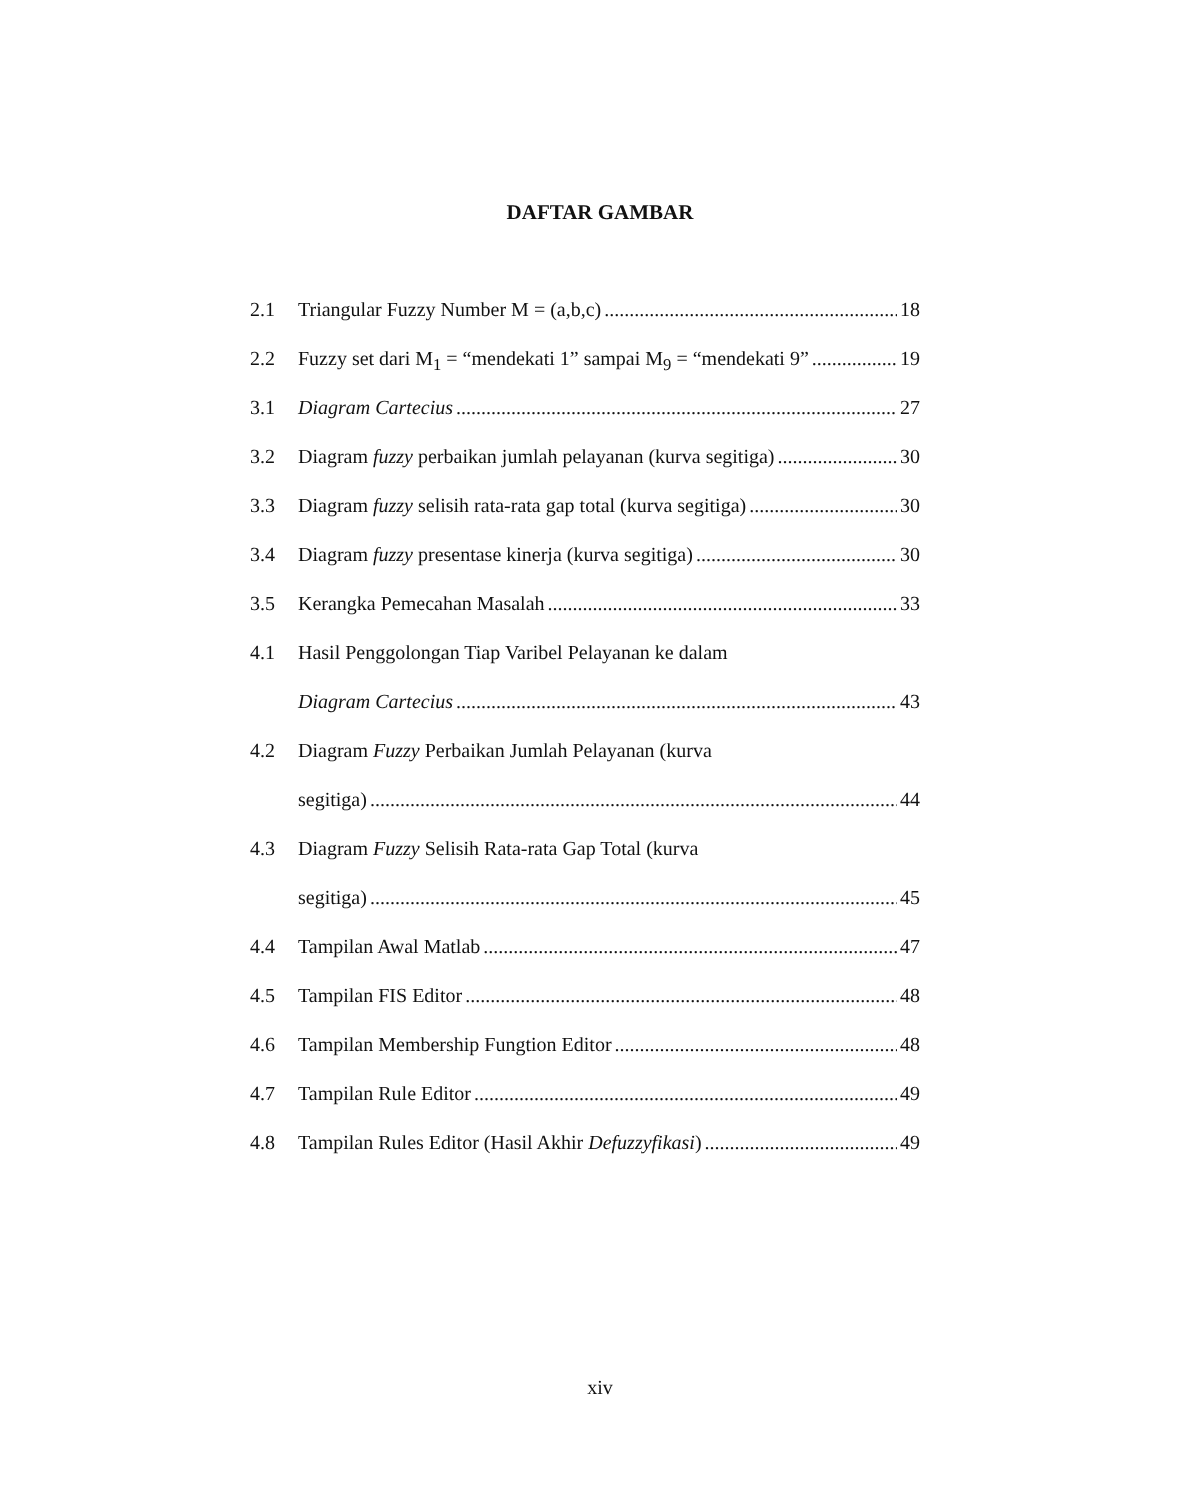DAFTAR GAMBAR
2.1 Triangular Fuzzy Number M = (a,b,c) 18
2.2 Fuzzy set dari M<sub>1</sub> = “mendekati 1” sampai M<sub>9</sub> = “mendekati 9” 19
3.1 Diagram Cartecius 27
3.2 Diagram fuzzy perbaikan jumlah pelayanan (kurva segitiga) 30
3.3 Diagram fuzzy selisih rata-rata gap total (kurva segitiga) 30
3.4 Diagram fuzzy presentase kinerja (kurva segitiga) 30
3.5 Kerangka Pemecahan Masalah 33
4.1 Hasil Penggolongan Tiap Varibel Pelayanan ke dalam
Diagram Cartecius 43
4.2 Diagram Fuzzy Perbaikan Jumlah Pelayanan (kurva
segitiga) 44
4.3 Diagram Fuzzy Selisih Rata-rata Gap Total (kurva
segitiga) 45
4.4 Tampilan Awal Matlab 47
4.5 Tampilan FIS Editor 48
4.6 Tampilan Membership Fungtion Editor 48
4.7 Tampilan Rule Editor 49
4.8 Tampilan Rules Editor (Hasil Akhir Defuzzyfikasi) 49
xiv